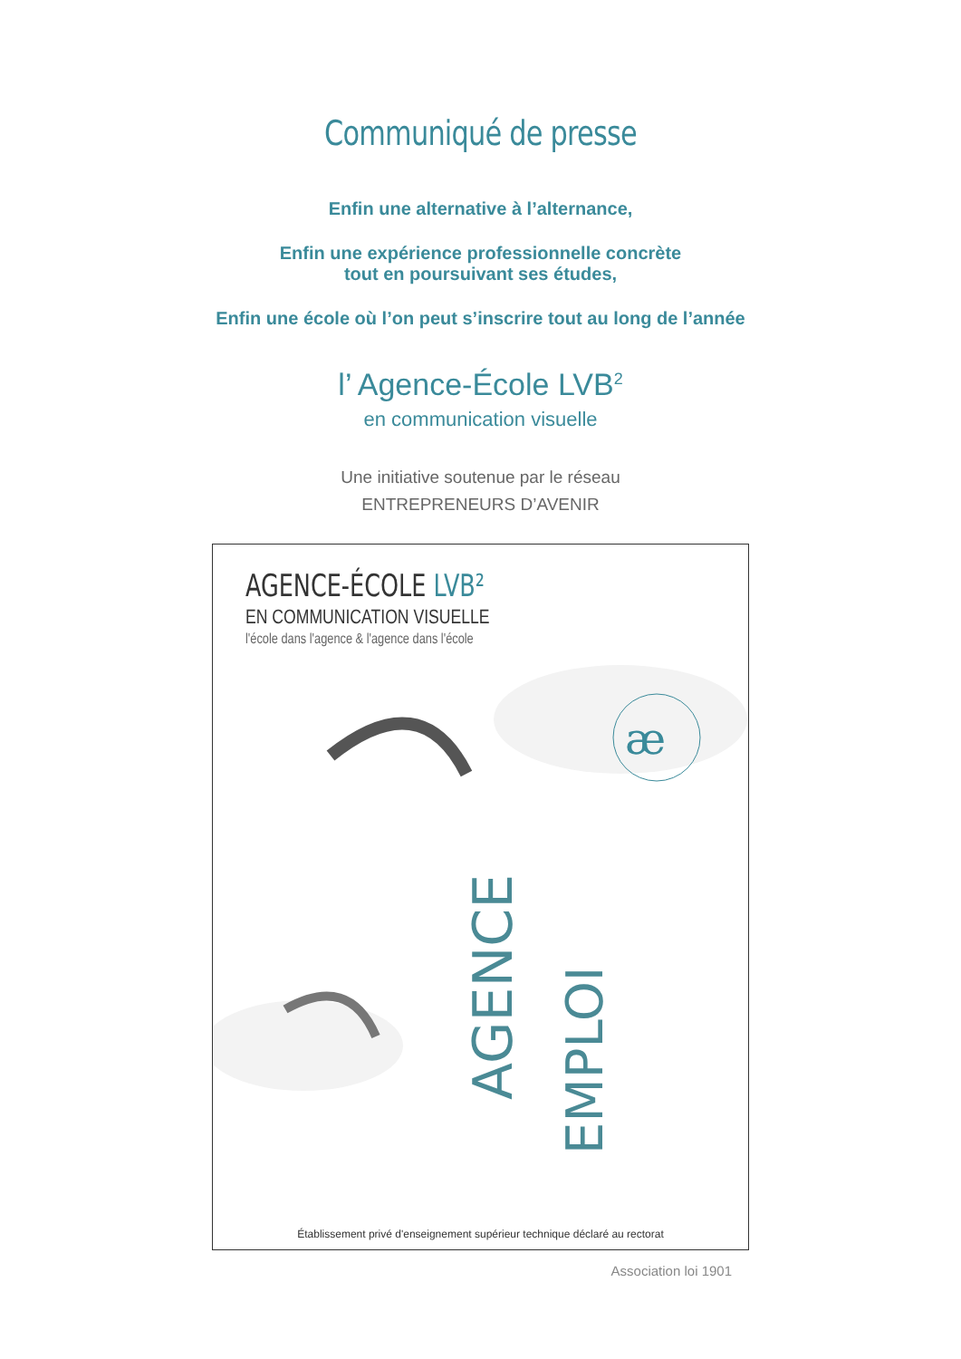Communiqué de presse
Enfin une alternative à l’alternance,
Enfin une expérience professionnelle concrète
tout en poursuivant ses études,
Enfin une école où l’on peut s’inscrire tout au long de l’année
l’ Agence-École LVB<sup>2</sup>
en communication visuelle
Une initiative soutenue par le réseau
ENTREPRENEURS D’AVENIR
AGENCE-ÉCOLE LVB²
EN COMMUNICATION VISUELLE
l'école dans l'agence & l'agence dans l'école
æ
AGENCE
EMPLOI
Établissement privé d'enseignement supérieur technique déclaré au rectorat
Association loi 1901